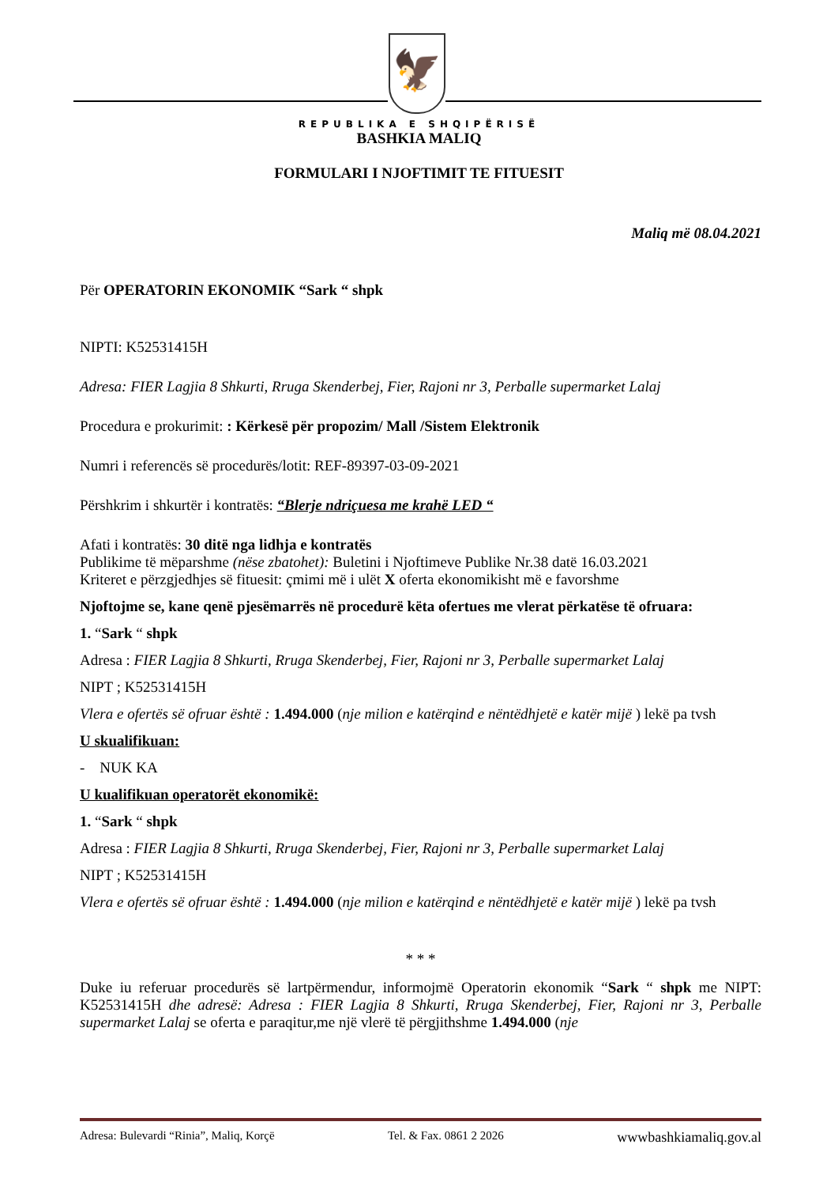🦅
REPUBLIKA E SHQIPËRISË
BASHKIA MALIQ
FORMULARI I NJOFTIMIT TE FITUESIT
Maliq më 08.04.2021
Për OPERATORIN EKONOMIK “Sark “ shpk
NIPTI: K52531415H
Adresa: FIER Lagjia 8 Shkurti, Rruga Skenderbej, Fier, Rajoni nr 3, Perballe supermarket Lalaj
Procedura e prokurimit: : Kërkesë për propozim/ Mall /Sistem Elektronik
Numri i referencës së procedurës/lotit: REF-89397-03-09-2021
Përshkrim i shkurtër i kontratës: “Blerje ndriçuesa me krahë LED “
Afati i kontratës: 30 ditë nga lidhja e kontratës
Publikime të mëparshme (nëse zbatohet): Buletini i Njoftimeve Publike Nr.38 datë 16.03.2021
Kriteret e përzgjedhjes së fituesit: çmimi më i ulët X oferta ekonomikisht më e favorshme
Njoftojme se, kane qenë pjesëmarrës në procedurë këta ofertues me vlerat përkatëse të ofruara:
1. “Sark “ shpk
Adresa : FIER Lagjia 8 Shkurti, Rruga Skenderbej, Fier, Rajoni nr 3, Perballe supermarket Lalaj
NIPT ; K52531415H
Vlera e ofertës së ofruar është : 1.494.000 (nje milion e katërqind e nëntëdhjetë e katër mijë ) lekë pa tvsh
U skualifikuan:
- NUK KA
U kualifikuan operatorët ekonomikë:
1. “Sark “ shpk
Adresa : FIER Lagjia 8 Shkurti, Rruga Skenderbej, Fier, Rajoni nr 3, Perballe supermarket Lalaj
NIPT ; K52531415H
Vlera e ofertës së ofruar është : 1.494.000 (nje milion e katërqind e nëntëdhjetë e katër mijë ) lekë pa tvsh
* * *
Duke iu referuar procedurës së lartpërmendur, informojmë Operatorin ekonomik “Sark “ shpk me NIPT: K52531415H dhe adresë: Adresa : FIER Lagjia 8 Shkurti, Rruga Skenderbej, Fier, Rajoni nr 3, Perballe supermarket Lalaj se oferta e paraqitur,me një vlerë të përgjithshme 1.494.000 (nje
Adresa: Bulevardi “Rinia”, Maliq, Korçë Tel. & Fax. 0861 2 2026 wwwbashkiamaliq.gov.al